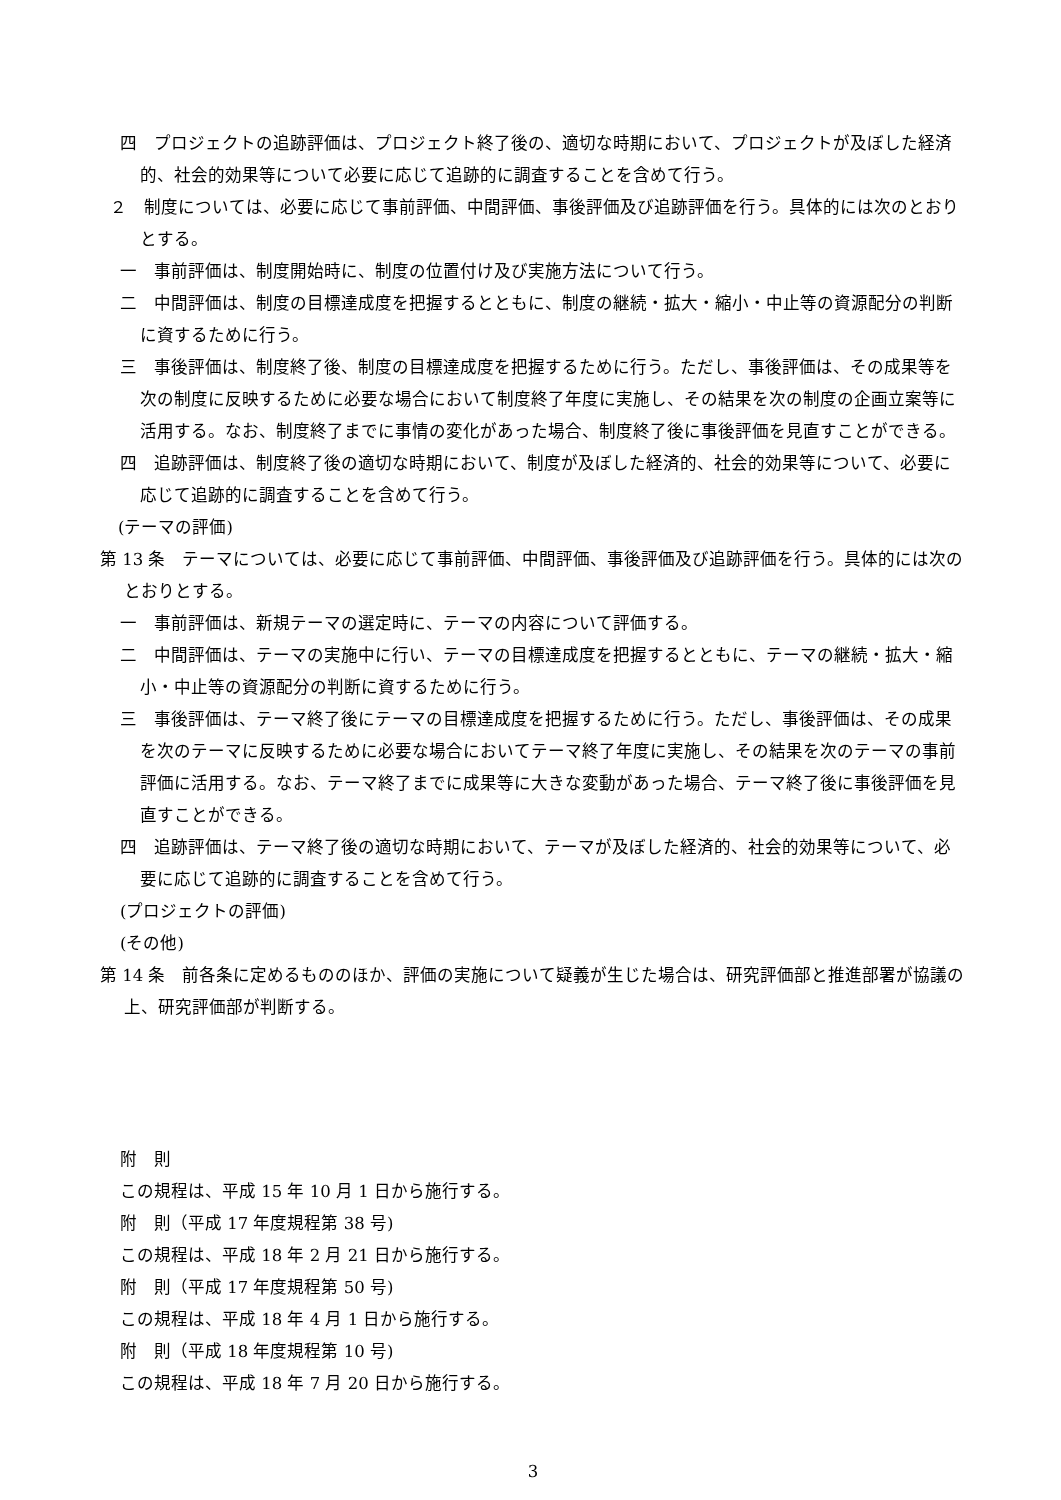四　プロジェクトの追跡評価は、プロジェクト終了後の、適切な時期において、プロジェクトが及ぼした経済的、社会的効果等について必要に応じて追跡的に調査することを含めて行う。
２　制度については、必要に応じて事前評価、中間評価、事後評価及び追跡評価を行う。具体的には次のとおりとする。
一　事前評価は、制度開始時に、制度の位置付け及び実施方法について行う。
二　中間評価は、制度の目標達成度を把握するとともに、制度の継続・拡大・縮小・中止等の資源配分の判断に資するために行う。
三　事後評価は、制度終了後、制度の目標達成度を把握するために行う。ただし、事後評価は、その成果等を次の制度に反映するために必要な場合において制度終了年度に実施し、その結果を次の制度の企画立案等に活用する。なお、制度終了までに事情の変化があった場合、制度終了後に事後評価を見直すことができる。
四　追跡評価は、制度終了後の適切な時期において、制度が及ぼした経済的、社会的効果等について、必要に応じて追跡的に調査することを含めて行う。
(テーマの評価)
第 13 条　テーマについては、必要に応じて事前評価、中間評価、事後評価及び追跡評価を行う。具体的には次のとおりとする。
一　事前評価は、新規テーマの選定時に、テーマの内容について評価する。
二　中間評価は、テーマの実施中に行い、テーマの目標達成度を把握するとともに、テーマの継続・拡大・縮小・中止等の資源配分の判断に資するために行う。
三　事後評価は、テーマ終了後にテーマの目標達成度を把握するために行う。ただし、事後評価は、その成果を次のテーマに反映するために必要な場合においてテーマ終了年度に実施し、その結果を次のテーマの事前評価に活用する。なお、テーマ終了までに成果等に大きな変動があった場合、テーマ終了後に事後評価を見直すことができる。
四　追跡評価は、テーマ終了後の適切な時期において、テーマが及ぼした経済的、社会的効果等について、必要に応じて追跡的に調査することを含めて行う。
(プロジェクトの評価)
(その他)
第 14 条　前各条に定めるもののほか、評価の実施について疑義が生じた場合は、研究評価部と推進部署が協議の上、研究評価部が判断する。
附　則
この規程は、平成 15 年 10 月 1 日から施行する。
附　則（平成 17 年度規程第 38 号)
この規程は、平成 18 年 2 月 21 日から施行する。
附　則（平成 17 年度規程第 50 号)
この規程は、平成 18 年 4 月 1 日から施行する。
附　則（平成 18 年度規程第 10 号)
この規程は、平成 18 年 7 月 20 日から施行する。
3